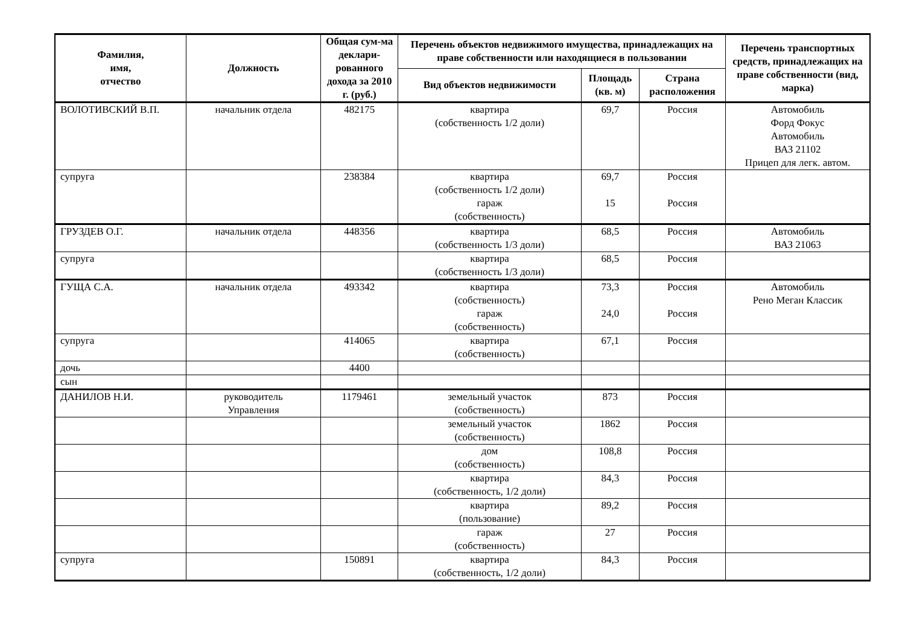| Фамилия, имя, отчество | Должность | Общая сум-ма деклари-рованного дохода за 2010 г. (руб.) | Перечень объектов недвижимого имущества, принадлежащих на праве собственности или находящиеся в пользовании | | | Перечень транспортных средств, принадлежащих на праве собственности (вид, марка) |
| --- | --- | --- | --- | --- | --- | --- |
| | | | Вид объектов недвижимости | Площадь (кв. м) | Страна расположения | |
| ВОЛОТИВСКИЙ В.П. | начальник отдела | 482175 | квартира (собственность 1/2 доли) | 69,7 | Россия | Автомобиль Форд Фокус Автомобиль ВАЗ 21102 Прицеп для легк. автом. |
| супруга | | 238384 | квартира (собственность 1/2 доли) гараж (собственность) | 69,7 15 | Россия Россия | |
| ГРУЗДЕВ О.Г. | начальник отдела | 448356 | квартира (собственность 1/3 доли) | 68,5 | Россия | Автомобиль ВАЗ 21063 |
| супруга | | | квартира (собственность 1/3 доли) | 68,5 | Россия | |
| ГУЩА С.А. | начальник отдела | 493342 | квартира (собственность) гараж (собственность) | 73,3 24,0 | Россия Россия | Автомобиль Рено Меган Классик |
| супруга | | 414065 | квартира (собственность) | 67,1 | Россия | |
| дочь | | 4400 | | | | |
| сын | | | | | | |
| ДАНИЛОВ Н.И. | руководитель Управления | 1179461 | земельный участок (собственность) | 873 | Россия | |
| | | | земельный участок (собственность) | 1862 | Россия | |
| | | | дом (собственность) | 108,8 | Россия | |
| | | | квартира (собственность, 1/2 доли) | 84,3 | Россия | |
| | | | квартира (пользование) | 89,2 | Россия | |
| | | | гараж (собственность) | 27 | Россия | |
| супруга | | 150891 | квартира (собственность, 1/2 доли) | 84,3 | Россия | |